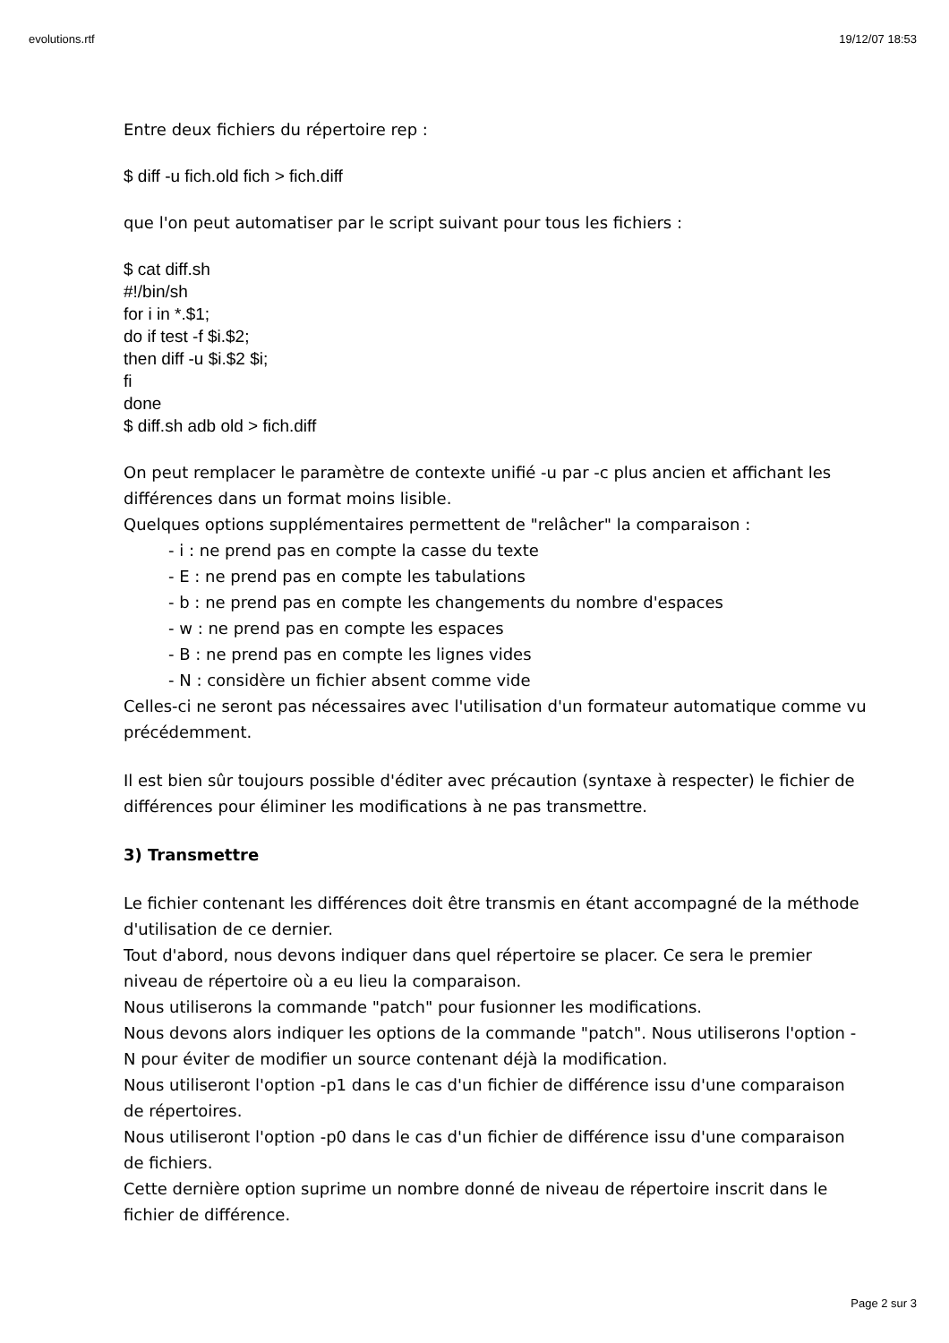evolutions.rtf 19/12/07 18:53
Entre deux fichiers du répertoire rep :
$ diff -u fich.old fich > fich.diff
que l'on peut automatiser par le script suivant pour tous les fichiers :
$ cat diff.sh
#!/bin/sh
for i in *.$1;
do if test -f $i.$2;
then diff -u $i.$2 $i;
fi
done
$ diff.sh adb old > fich.diff
On peut remplacer le paramètre de contexte unifié -u par -c plus ancien et affichant les différences dans un format moins lisible.
Quelques options supplémentaires permettent de "relâcher" la comparaison :
- i : ne prend pas en compte la casse du texte
- E : ne prend pas en compte les tabulations
- b : ne prend pas en compte les changements du nombre d'espaces
- w : ne prend pas en compte les espaces
- B : ne prend pas en compte les lignes vides
- N : considère un fichier absent comme vide
Celles-ci ne seront pas nécessaires avec l'utilisation d'un formateur automatique comme vu précédemment.
Il est bien sûr toujours possible d'éditer avec précaution (syntaxe à respecter) le fichier de différences pour éliminer les modifications à ne pas transmettre.
3) Transmettre
Le fichier contenant les différences doit être transmis en étant accompagné de la méthode d'utilisation de ce dernier.
Tout d'abord, nous devons indiquer dans quel répertoire se placer. Ce sera le premier niveau de répertoire où a eu lieu la comparaison.
Nous utiliserons la commande "patch" pour fusionner les modifications.
Nous devons alors indiquer les options de la commande "patch". Nous utiliserons l'option -N pour éviter de modifier un source contenant déjà la modification.
Nous utiliseront l'option -p1 dans le cas d'un fichier de différence issu d'une comparaison de répertoires.
Nous utiliseront l'option -p0 dans le cas d'un fichier de différence issu d'une comparaison de fichiers.
Cette dernière option suprime un nombre donné de niveau de répertoire inscrit dans le fichier de différence.
Page 2 sur 3